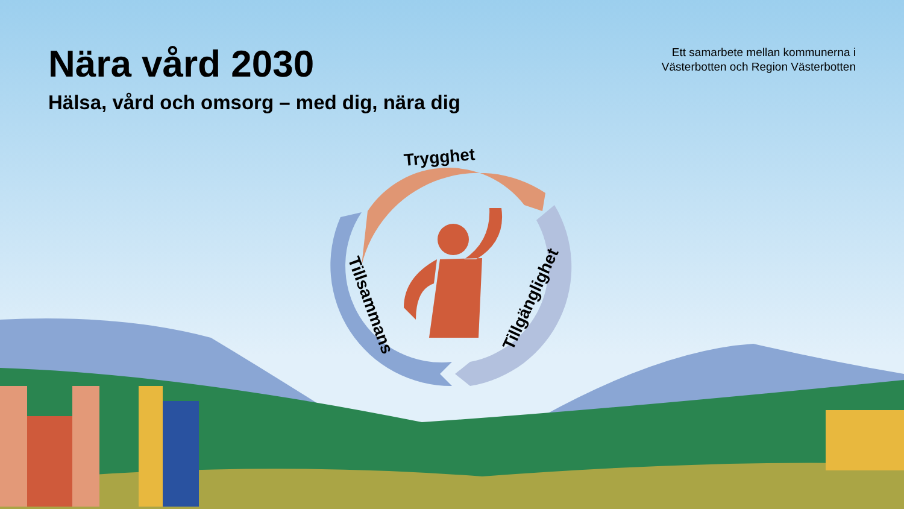Nära vård 2030
Hälsa, vård och omsorg – med dig, nära dig
Ett samarbete mellan kommunerna i
Västerbotten och Region Västerbotten
Trygghet
Tillsammans Tillgänglighet